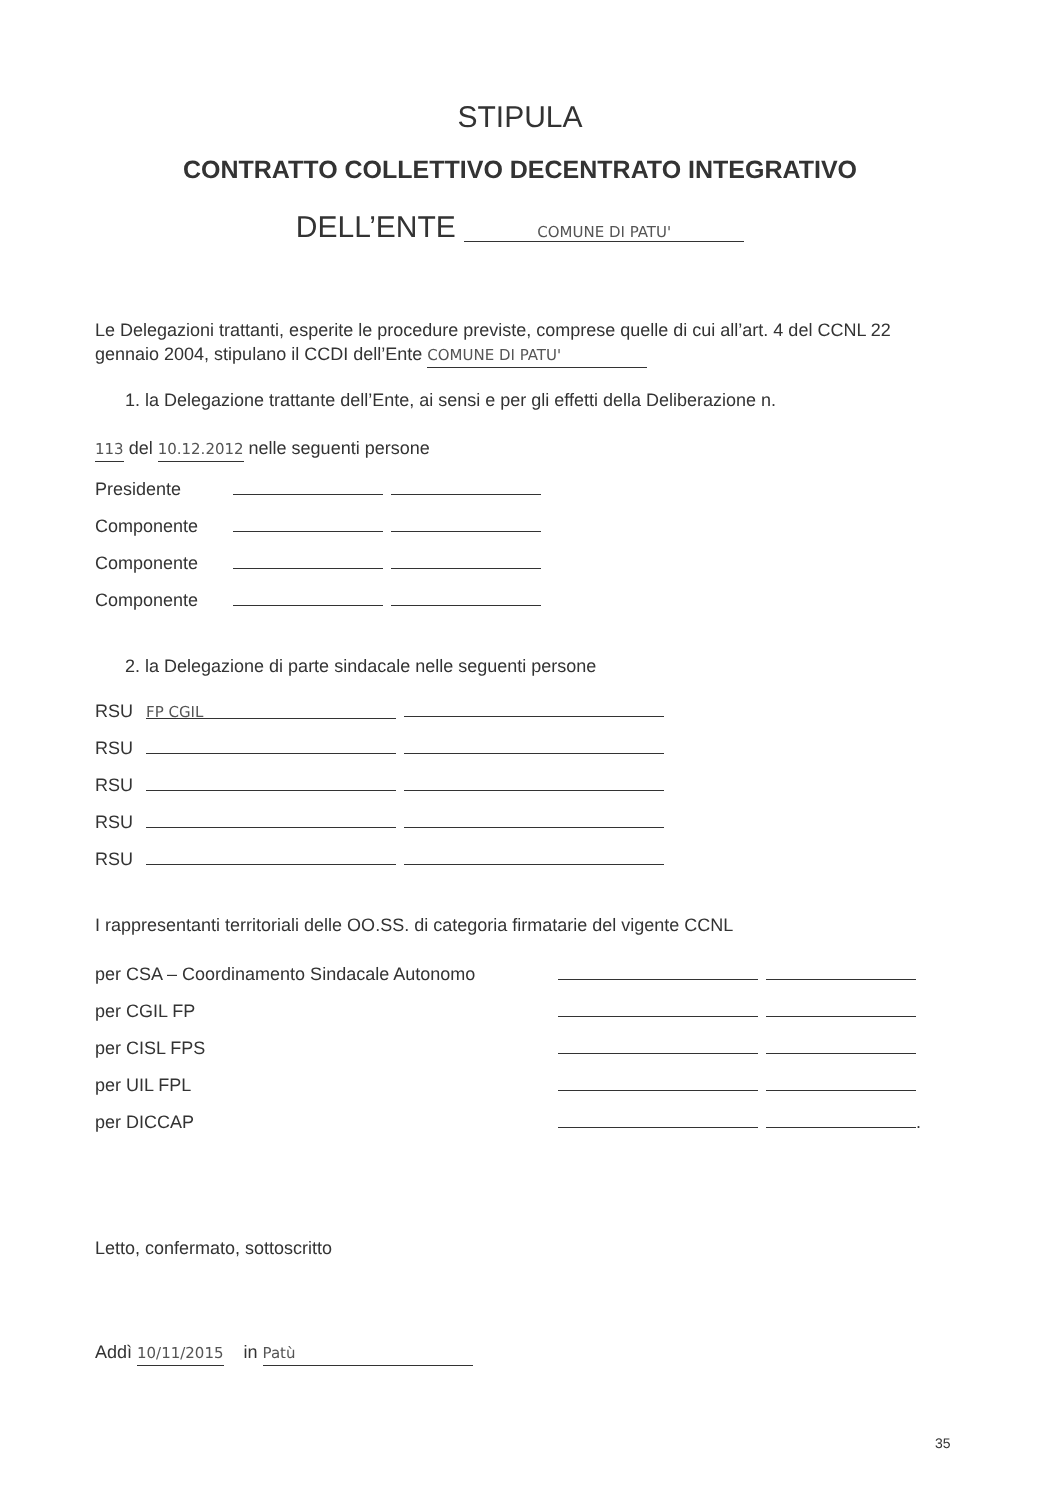STIPULA
CONTRATTO COLLETTIVO DECENTRATO INTEGRATIVO
DELL’ENTE COMUNE DI PATU'
Le Delegazioni trattanti, esperite le procedure previste, comprese quelle di cui all’art. 4 del CCNL 22 gennaio 2004, stipulano il CCDI dell’Ente COMUNE DI PATU'
1. la Delegazione trattante dell’Ente, ai sensi e per gli effetti della Deliberazione n.
113 del 10.12.2012 nelle seguenti persone
Presidente
Componente
Componente
Componente
2. la Delegazione di parte sindacale nelle seguenti persone
RSU FP CGIL
RSU
RSU
RSU
RSU
I rappresentanti territoriali delle OO.SS. di categoria firmatarie del vigente CCNL
per CSA – Coordinamento Sindacale Autonomo
per CGIL FP
per CISL FPS
per UIL FPL
per DICCAP .
Letto, confermato, sottoscritto
Addì 10/11/2015 in Patù
35